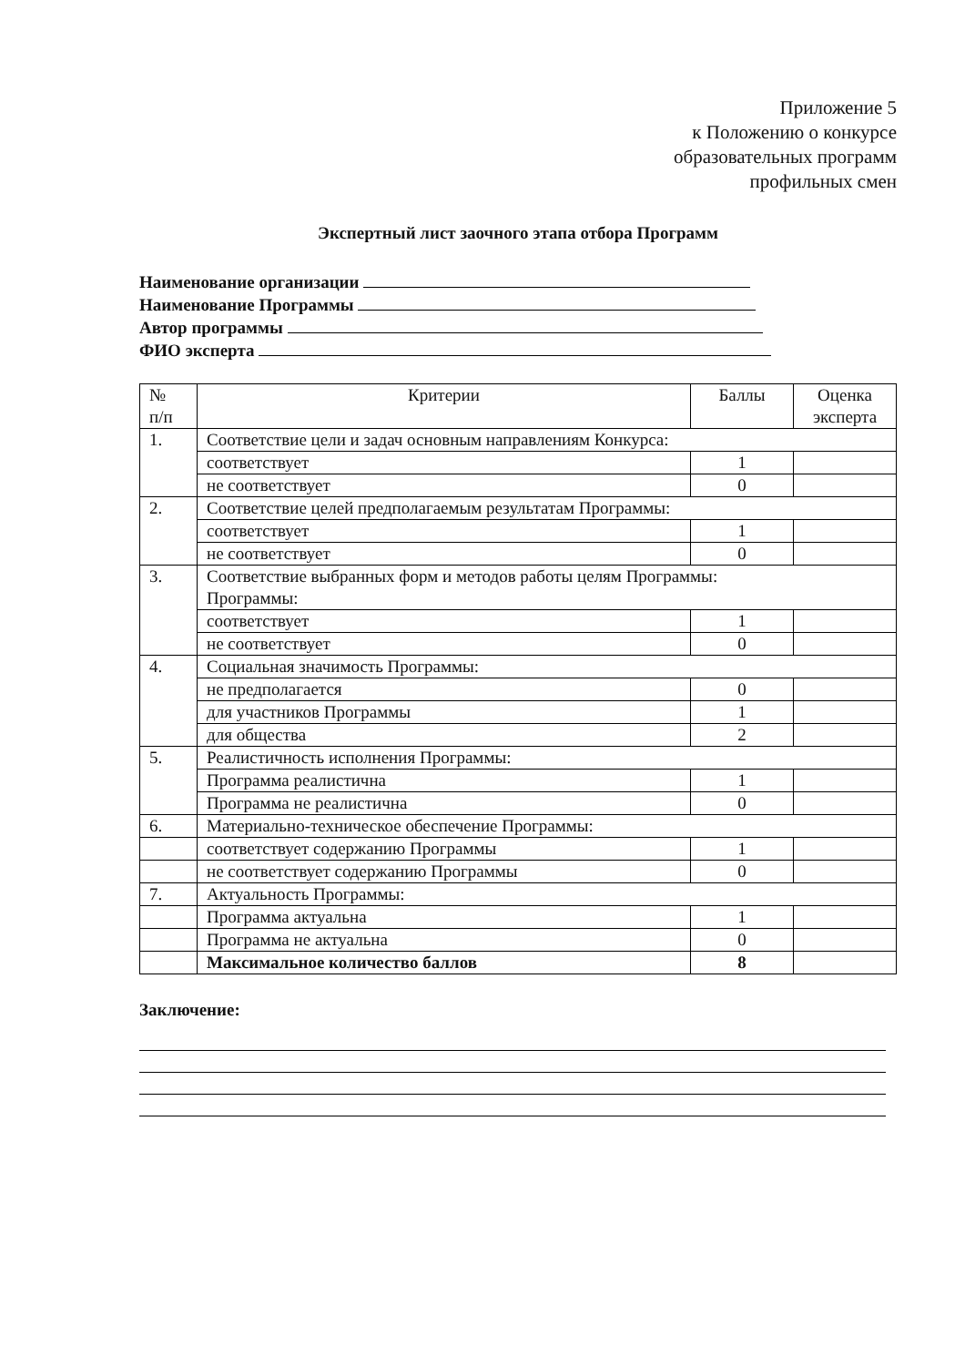Приложение 5
к Положению о конкурсе
образовательных программ
профильных смен
Экспертный лист заочного этапа отбора Программ
Наименование организации
Наименование Программы
Автор программы
ФИО эксперта
| № п/п | Критерии | Баллы | Оценка эксперта |
| --- | --- | --- | --- |
| 1. | Соответствие цели и задач основным направлениям Конкурса: | | |
| | соответствует | 1 | |
| | не соответствует | 0 | |
| 2. | Соответствие целей предполагаемым результатам Программы: | | |
| | соответствует | 1 | |
| | не соответствует | 0 | |
| 3. | Соответствие выбранных форм и методов работы целям Программы: Программы: | | |
| | соответствует | 1 | |
| | не соответствует | 0 | |
| 4. | Социальная значимость Программы: | | |
| | не предполагается | 0 | |
| | для участников Программы | 1 | |
| | для общества | 2 | |
| 5. | Реалистичность исполнения Программы: | | |
| | Программа реалистична | 1 | |
| | Программа не реалистична | 0 | |
| 6. | Материально-техническое обеспечение Программы: | | |
| | соответствует содержанию Программы | 1 | |
| | не соответствует содержанию Программы | 0 | |
| 7. | Актуальность Программы: | | |
| | Программа актуальна | 1 | |
| | Программа не актуальна | 0 | |
| | Максимальное количество баллов | 8 | |
Заключение: